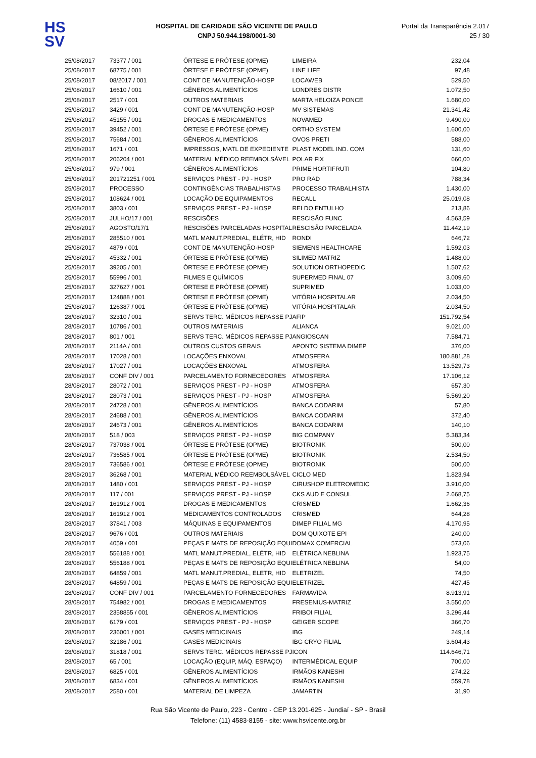HS
SV
HOSPITAL DE CARIDADE SÃO VICENTE DE PAULO
CNPJ 50.944.198/0001-30
Portal da Transparência 2.017
25 / 30
| 25/08/2017 | 73377 / 001 | ÓRTESE E PRÓTESE (OPME) | LIMEIRA | 232,04 |
| 25/08/2017 | 68775 / 001 | ÓRTESE E PRÓTESE (OPME) | LINE LIFE | 97,48 |
| 25/08/2017 | 08/2017 / 001 | CONT DE MANUTENÇÃO-HOSP | LOCAWEB | 529,50 |
| 25/08/2017 | 16610 / 001 | GÊNEROS ALIMENTÍCIOS | LONDRES DISTR | 1.072,50 |
| 25/08/2017 | 2517 / 001 | OUTROS MATERIAIS | MARTA HELOIZA PONCE | 1.680,00 |
| 25/08/2017 | 3429 / 001 | CONT DE MANUTENÇÃO-HOSP | MV SISTEMAS | 21.341,42 |
| 25/08/2017 | 45155 / 001 | DROGAS E MEDICAMENTOS | NOVAMED | 9.490,00 |
| 25/08/2017 | 39452 / 001 | ÓRTESE E PRÓTESE (OPME) | ORTHO SYSTEM | 1.600,00 |
| 25/08/2017 | 75684 / 001 | GÊNEROS ALIMENTÍCIOS | OVOS PRETI | 588,00 |
| 25/08/2017 | 1671 / 001 | IMPRESSOS, MATL DE EXPEDIENTE | PLAST MODEL IND. COM | 131,60 |
| 25/08/2017 | 206204 / 001 | MATERIAL MÉDICO REEMBOLSÁVEL | POLAR FIX | 660,00 |
| 25/08/2017 | 979 / 001 | GÊNEROS ALIMENTÍCIOS | PRIME HORTIFRUTI | 104,80 |
| 25/08/2017 | 201721251 / 001 | SERVIÇOS PREST - PJ - HOSP | PRO RAD | 788,34 |
| 25/08/2017 | PROCESSO | CONTINGÊNCIAS TRABALHISTAS | PROCESSO TRABALHISTA | 1.430,00 |
| 25/08/2017 | 108624 / 001 | LOCAÇÃO DE EQUIPAMENTOS | RECALL | 25.019,08 |
| 25/08/2017 | 3803 / 001 | SERVIÇOS PREST - PJ - HOSP | REI DO ENTULHO | 213,86 |
| 25/08/2017 | JULHO/17 / 001 | RESCISÕES | RESCISÃO FUNC | 4.563,59 |
| 25/08/2017 | AGOSTO/17/1 | RESCISÕES PARCELADAS HOSPITAL | RESCISÃO PARCELADA | 11.442,19 |
| 25/08/2017 | 285510 / 001 | MATL MANUT.PREDIAL, ELÉTR, HID | RONDI | 646,72 |
| 25/08/2017 | 4879 / 001 | CONT DE MANUTENÇÃO-HOSP | SIEMENS HEALTHCARE | 1.592,03 |
| 25/08/2017 | 45332 / 001 | ÓRTESE E PRÓTESE (OPME) | SILIMED MATRIZ | 1.488,00 |
| 25/08/2017 | 39205 / 001 | ÓRTESE E PRÓTESE (OPME) | SOLUTION ORTHOPEDIC | 1.507,62 |
| 25/08/2017 | 55996 / 001 | FILMES E QUÍMICOS | SUPERMED FINAL 07 | 3.009,60 |
| 25/08/2017 | 327627 / 001 | ÓRTESE E PRÓTESE (OPME) | SUPRIMED | 1.033,00 |
| 25/08/2017 | 124888 / 001 | ÓRTESE E PRÓTESE (OPME) | VITÓRIA HOSPITALAR | 2.034,50 |
| 25/08/2017 | 126387 / 001 | ÓRTESE E PRÓTESE (OPME) | VITÓRIA HOSPITALAR | 2.034,50 |
| 28/08/2017 | 32310 / 001 | SERVS TERC. MÉDICOS REPASSE PJ | AFIP | 151.792,54 |
| 28/08/2017 | 10786 / 001 | OUTROS MATERIAIS | ALIANCA | 9.021,00 |
| 28/08/2017 | 801 / 001 | SERVS TERC. MÉDICOS REPASSE PJ | ANGIOSCAN | 7.584,71 |
| 28/08/2017 | 2114A / 001 | OUTROS CUSTOS GERAIS | APONTO SISTEMA DIMEP | 376,00 |
| 28/08/2017 | 17028 / 001 | LOCAÇÕES ENXOVAL | ATMOSFERA | 180.881,28 |
| 28/08/2017 | 17027 / 001 | LOCAÇÕES ENXOVAL | ATMOSFERA | 13.529,73 |
| 28/08/2017 | CONF DIV / 001 | PARCELAMENTO FORNECEDORES | ATMOSFERA | 17.106,12 |
| 28/08/2017 | 28072 / 001 | SERVIÇOS PREST - PJ - HOSP | ATMOSFERA | 657,30 |
| 28/08/2017 | 28073 / 001 | SERVIÇOS PREST - PJ - HOSP | ATMOSFERA | 5.569,20 |
| 28/08/2017 | 24728 / 001 | GÊNEROS ALIMENTÍCIOS | BANCA CODARIM | 57,80 |
| 28/08/2017 | 24688 / 001 | GÊNEROS ALIMENTÍCIOS | BANCA CODARIM | 372,40 |
| 28/08/2017 | 24673 / 001 | GÊNEROS ALIMENTÍCIOS | BANCA CODARIM | 140,10 |
| 28/08/2017 | 518 / 003 | SERVIÇOS PREST - PJ - HOSP | BIG COMPANY | 5.383,34 |
| 28/08/2017 | 737038 / 001 | ÓRTESE E PRÓTESE (OPME) | BIOTRONIK | 500,00 |
| 28/08/2017 | 736585 / 001 | ÓRTESE E PRÓTESE (OPME) | BIOTRONIK | 2.534,50 |
| 28/08/2017 | 736586 / 001 | ÓRTESE E PRÓTESE (OPME) | BIOTRONIK | 500,00 |
| 28/08/2017 | 36268 / 001 | MATERIAL MÉDICO REEMBOLSÁVEL | CICLO MED | 1.823,94 |
| 28/08/2017 | 1480 / 001 | SERVIÇOS PREST - PJ - HOSP | CIRUSHOP ELETROMEDIC | 3.910,00 |
| 28/08/2017 | 117 / 001 | SERVIÇOS PREST - PJ - HOSP | CKS AUD E CONSUL | 2.668,75 |
| 28/08/2017 | 161912 / 001 | DROGAS E MEDICAMENTOS | CRISMED | 1.662,36 |
| 28/08/2017 | 161912 / 001 | MEDICAMENTOS CONTROLADOS | CRISMED | 644,28 |
| 28/08/2017 | 37841 / 003 | MÁQUINAS E EQUIPAMENTOS | DIMEP FILIAL MG | 4.170,95 |
| 28/08/2017 | 9676 / 001 | OUTROS MATERIAIS | DOM QUIXOTE EPI | 240,00 |
| 28/08/2017 | 4059 / 001 | PEÇAS E MATS DE REPOSIÇÃO EQUI | DOMAX COMERCIAL | 573,06 |
| 28/08/2017 | 556188 / 001 | MATL MANUT.PREDIAL, ELÉTR, HID | ELÉTRICA NEBLINA | 1.923,75 |
| 28/08/2017 | 556188 / 001 | PEÇAS E MATS DE REPOSIÇÃO EQUI | ELÉTRICA NEBLINA | 54,00 |
| 28/08/2017 | 64859 / 001 | MATL MANUT.PREDIAL, ELETR, HID | ELETRIZEL | 74,50 |
| 28/08/2017 | 64859 / 001 | PEÇAS E MATS DE REPOSIÇÃO EQUI | ELETRIZEL | 427,45 |
| 28/08/2017 | CONF DIV / 001 | PARCELAMENTO FORNECEDORES | FARMAVIDA | 8.913,91 |
| 28/08/2017 | 754982 / 001 | DROGAS E MEDICAMENTOS | FRESENIUS-MATRIZ | 3.550,00 |
| 28/08/2017 | 2358855 / 001 | GÊNEROS ALIMENTÍCIOS | FRIBOI FILIAL | 3.296,44 |
| 28/08/2017 | 6179 / 001 | SERVIÇOS PREST - PJ - HOSP | GEIGER SCOPE | 366,70 |
| 28/08/2017 | 236001 / 001 | GASES MEDICINAIS | IBG | 249,14 |
| 28/08/2017 | 32186 / 001 | GASES MEDICINAIS | IBG CRYO FILIAL | 3.604,43 |
| 28/08/2017 | 31818 / 001 | SERVS TERC. MÉDICOS REPASSE PJ | ICON | 114.646,71 |
| 28/08/2017 | 65 / 001 | LOCAÇÃO (EQUIP, MÁQ. ESPAÇO) | INTERMÉDICAL EQUIP | 700,00 |
| 28/08/2017 | 6825 / 001 | GÊNEROS ALIMENTÍCIOS | IRMÃOS KANESHI | 274,22 |
| 28/08/2017 | 6834 / 001 | GÊNEROS ALIMENTÍCIOS | IRMÃOS KANESHI | 559,78 |
| 28/08/2017 | 2580 / 001 | MATERIAL DE LIMPEZA | JAMARTIN | 31,90 |
Rua São Vicente de Paulo, 223 - Centro - CEP 13.201-625 - Jundiaí - SP - Brasil
Telefone: (11) 4583-8155 - site: www.hsvicente.org.br